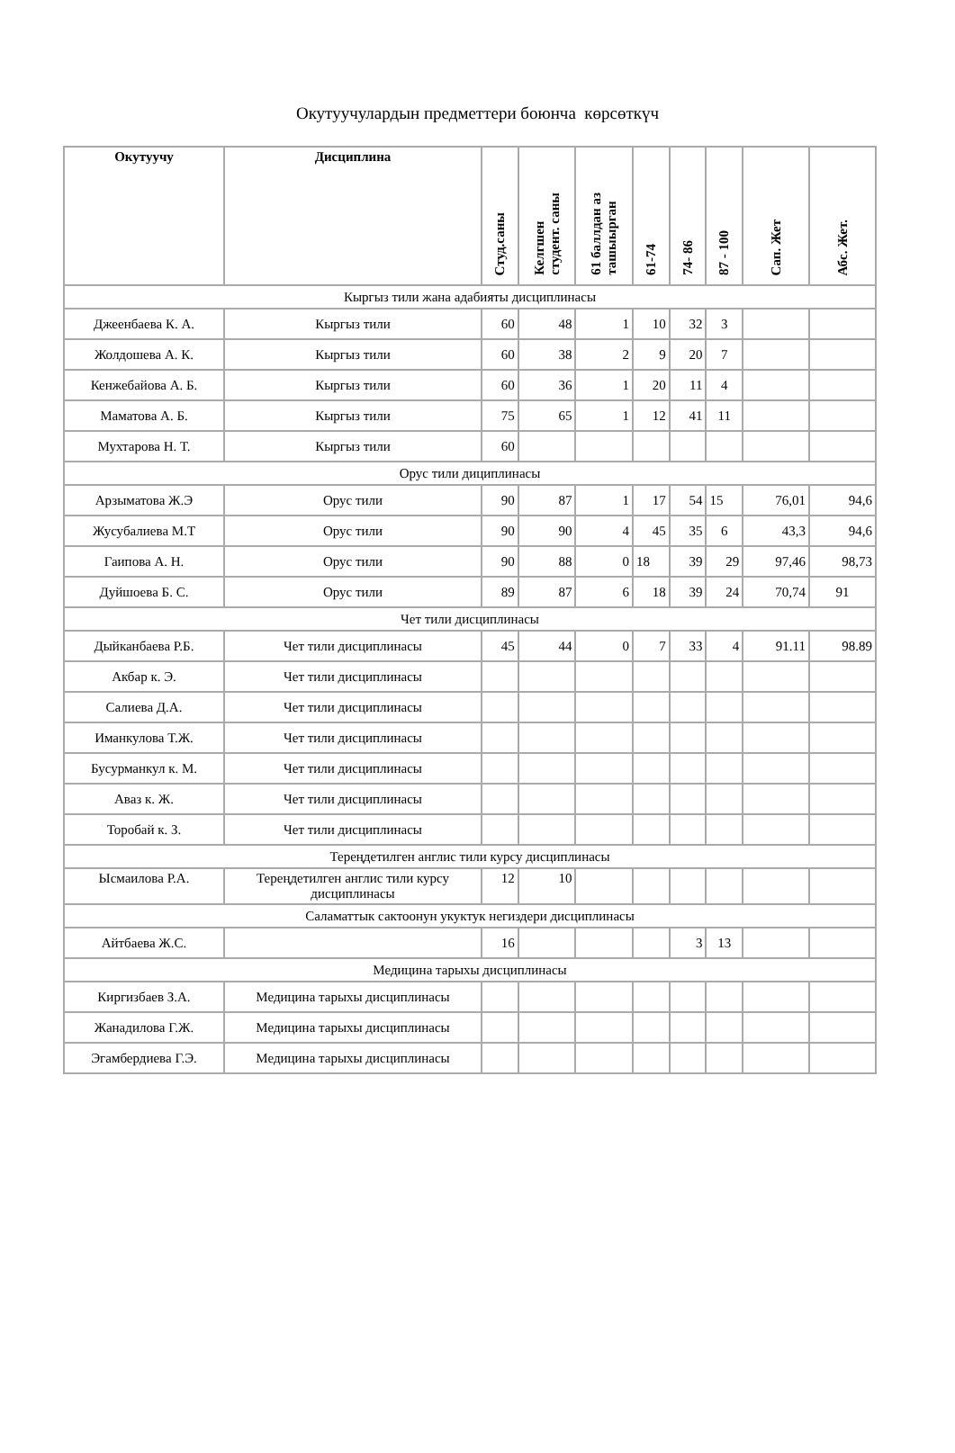Окутуучулардын предметтери боюнча көрсөткүч
| Окутуучу | Дисциплина | Студ.саны | Келгшен студент. саны | 61 баллдан аз ташыырган | 61-74 | 74- 86 | 87 - 100 | Сап. Жет | Абс. Жет. |
| --- | --- | --- | --- | --- | --- | --- | --- | --- | --- |
| Кыргыз тили жана адабияты дисциплинасы | | | | | | | | | |
| Джеенбаева К. А. | Кыргыз тили | 60 | 48 | 1 | 10 | 32 | 3 | | |
| Жолдошева А. К. | Кыргыз тили | 60 | 38 | 2 | 9 | 20 | 7 | | |
| Кенжебайова А. Б. | Кыргыз тили | 60 | 36 | 1 | 20 | 11 | 4 | | |
| Маматова А. Б. | Кыргыз тили | 75 | 65 | 1 | 12 | 41 | 11 | | |
| Мухтарова Н. Т. | Кыргыз тили | 60 | | | | | | | |
| Орус тили дициплинасы | | | | | | | | | |
| Арзыматова Ж.Э | Орус тили | 90 | 87 | 1 | 17 | 54 | 15 | 76,01 | 94,6 |
| Жусубалиева М.Т | Орус тили | 90 | 90 | 4 | 45 | 35 | 6 | 43,3 | 94,6 |
| Гаипова А. Н. | Орус тили | 90 | 88 | 0 | 18 | 39 | 29 | 97,46 | 98,73 |
| Дуйшоева Б. С. | Орус тили | 89 | 87 | 6 | 18 | 39 | 24 | 70,74 | 91 |
| Чет тили дисциплинасы | | | | | | | | | |
| Дыйканбаева Р.Б. | Чет тили дисциплинасы | 45 | 44 | 0 | 7 | 33 | 4 | 91.11 | 98.89 |
| Акбар к. Э. | Чет тили дисциплинасы | | | | | | | | |
| Салиева Д.А. | Чет тили дисциплинасы | | | | | | | | |
| Иманкулова Т.Ж. | Чет тили дисциплинасы | | | | | | | | |
| Бусурманкул к. М. | Чет тили дисциплинасы | | | | | | | | |
| Аваз к. Ж. | Чет тили дисциплинасы | | | | | | | | |
| Торобай к. З. | Чет тили дисциплинасы | | | | | | | | |
| Тереңдетилген англис тили курсу дисциплинасы | | | | | | | | | |
| Ысмаилова Р.А. | Тереңдетилген англис тили курсу дисциплинасы | 12 | 10 | | | | | | |
| Саламаттык сактоонун укуктук негиздери дисциплинасы | | | | | | | | | |
| Айтбаева Ж.С. | | 16 | | | | 3 | 13 | | |
| Медицина тарыхы дисциплинасы | | | | | | | | | |
| Киргизбаев З.А. | Медицина тарыхы дисциплинасы | | | | | | | | |
| Жанадилова Г.Ж. | Медицина тарыхы дисциплинасы | | | | | | | | |
| Эгамбердиева Г.Э. | Медицина тарыхы дисциплинасы | | | | | | | | |